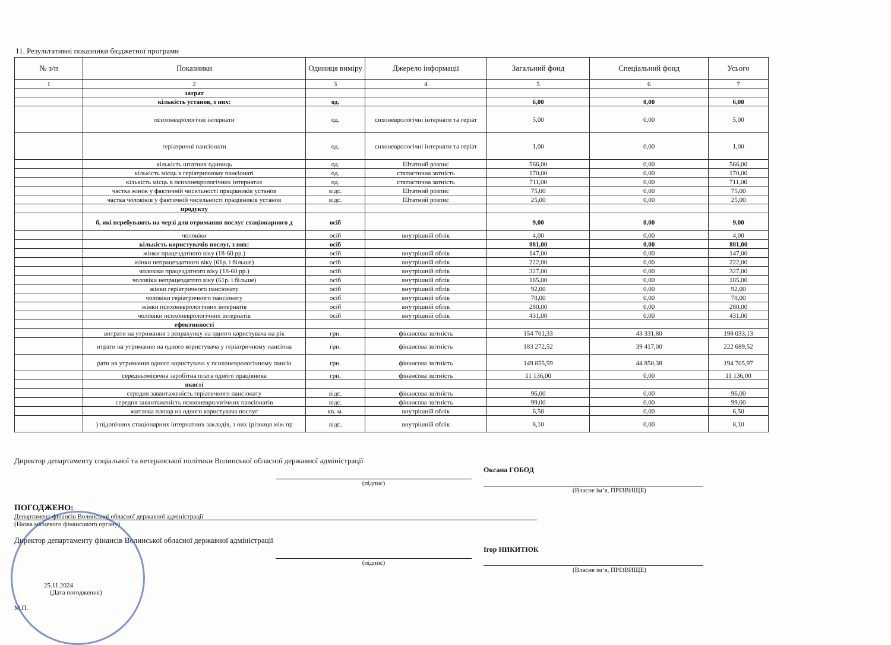11. Результативні показники бюджетної програми
| № з/п | Показники | Одиниця виміру | Джерело інформації | Загальний фонд | Спеціальний фонд | Усього |
| --- | --- | --- | --- | --- | --- | --- |
| 1 | 2 | 3 | 4 | 5 | 6 | 7 |
| | затрат | | | | | |
| | кількість установ, з них: | од. | | 6,00 | 0,00 | 6,00 |
| | психоневрологічні інтернати | од. | сихоневрологічні інтернати та геріат | 5,00 | 0,00 | 5,00 |
| | геріатричні пансіонати | од. | сихоневрологічні інтернати та геріат | 1,00 | 0,00 | 1,00 |
| | кількість штатних одиниць | од. | Штатний розпис | 566,00 | 0,00 | 566,00 |
| | кількість місць в геріатричному пансіонаті | од. | статистична звтність | 170,00 | 0,00 | 170,00 |
| | кількість місць в психоневрологічних інтернатах | од. | статистична звтність | 711,00 | 0,00 | 711,00 |
| | частка жінок у фактичній чисельності працівників установ | відс. | Штатний розпис | 75,00 | 0,00 | 75,00 |
| | частка чоловіків у фактичній чисельності працівників установ | відс. | Штатний розпис | 25,00 | 0,00 | 25,00 |
| | продукту | | | | | |
| | б, які перебувають на черзі для отримання послуг стаціонарного д | осіб | | 9,00 | 0,00 | 9,00 |
| | чоловіки | осіб | внутрішній облік | 4,00 | 0,00 | 4,00 |
| | кількість користувачів послуг, з них: | осіб | | 881,00 | 0,00 | 881,00 |
| | жінки працездатного віку (18-60 рр.) | осіб | внутрішній облік | 147,00 | 0,00 | 147,00 |
| | жінки непрацездатного віку (61р. і більше) | осіб | внутрішній облік | 222,00 | 0,00 | 222,00 |
| | чоловіки працездатного віку (18-60 рр.) | осіб | внутрішній облік | 327,00 | 0,00 | 327,00 |
| | чоловіки непрацездатого віку (61р. і більше) | осіб | внутрішній облік | 185,00 | 0,00 | 185,00 |
| | жінки геріатричного пансіонату | осіб | внутрішній облік | 92,00 | 0,00 | 92,00 |
| | чоловіки геріатричного пансіонату | осіб | внутрішній облік | 78,00 | 0,00 | 78,00 |
| | жінки психоневрологічних інтернатів | осіб | внутрішній облік | 280,00 | 0,00 | 280,00 |
| | чоловіки психоневрологічних інтернатів | осіб | внутрішній облік | 431,00 | 0,00 | 431,00 |
| | ефективності | | | | | |
| | витрати на утримання з розрахунку на одного користувача на рік | грн. | фінансова звітність | 154 701,33 | 43 331,80 | 198 033,13 |
| | итрати на утримання на одного користувача у геріатричному пансіона | грн. | фінансова звітність | 183 272,52 | 39 417,00 | 222 689,52 |
| | рати на утримання одного користувача у психоневрологічному пансіо | грн. | фінансова звітність | 149 855,59 | 44 850,38 | 194 705,97 |
| | середньомісячна заробітна плата одного працівника | грн. | фінансова звітність | 11 136,00 | 0,00 | 11 136,00 |
| | якості | | | | | |
| | середня завантаженість геріатичного пансіонату | відс. | фінансова звітність | 96,00 | 0,00 | 96,00 |
| | середня завантаженість психоневрологічних пансіонатів | відс. | фінансова звітність | 99,00 | 0,00 | 99,00 |
| | житлова площа на одного користувача послуг | кв. м. | внутрішній облік | 6,50 | 0,00 | 6,50 |
| | ) підопічних стаціонарних інтернатних закладів, з них (різниця між пр | відс. | внутрішній облік | 8,10 | 0,00 | 8,10 |
Директор департаменту соціальної та ветеранської політики Волинської обласної державної адміністрації
(підпис) Оксана ГОБОД
(Власне ім’я, ПРІЗВИЩЕ)
ПОГОДЖЕНО:
Департамент фінансів Волинської обласної державної адміністрації
(Назва місцевого фінансового органу)
Директор департаменту фінансів Волинської обласної державної адміністрації
(підпис) Ігор НИКИТЮК
(Власне ім’я, ПРІЗВИЩЕ)
25.11.2024
(Дата погодження)
М.П.